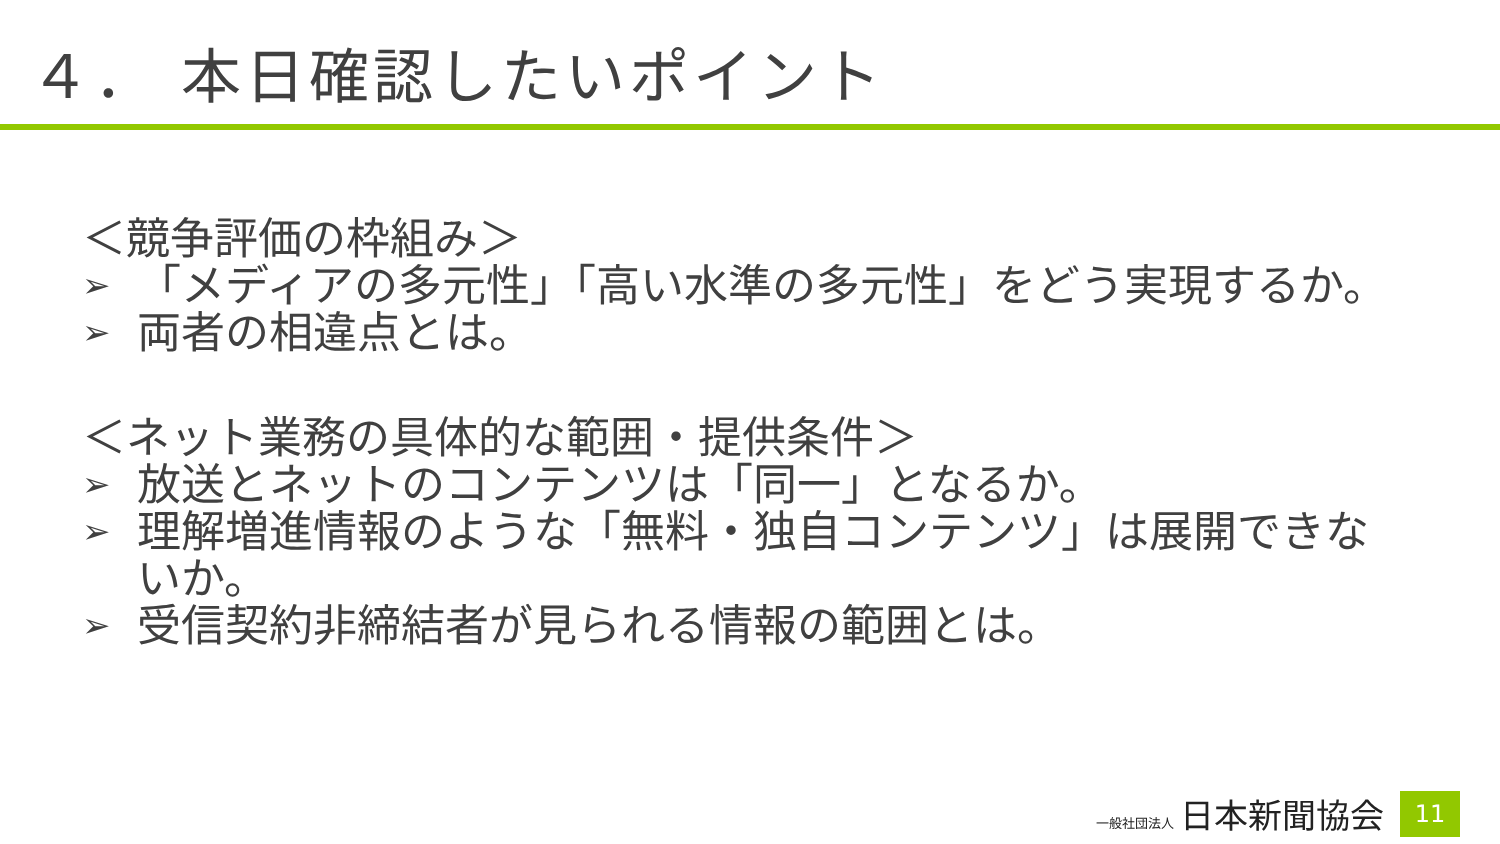４． 本日確認したいポイント
＜競争評価の枠組み＞
➢ 「メディアの多元性」「高い水準の多元性」をどう実現するか。
➢ 両者の相違点とは。
＜ネット業務の具体的な範囲・提供条件＞
➢ 放送とネットのコンテンツは「同一」となるか。
➢ 理解増進情報のような「無料・独自コンテンツ」は展開できないか。
➢ 受信契約非締結者が見られる情報の範囲とは。
一般社団法人 日本新聞協会
11